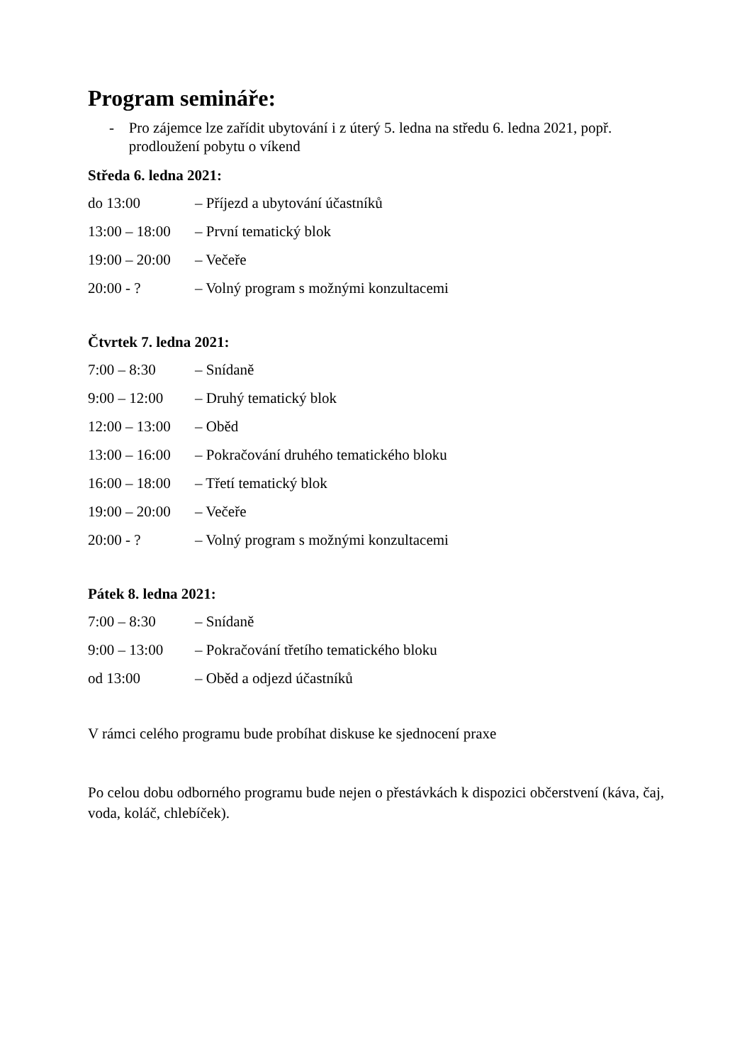Program semináře:
- Pro zájemce lze zařídit ubytování i z úterý 5. ledna na středu 6. ledna 2021, popř. prodloužení pobytu o víkend
Středa 6. ledna 2021:
do 13:00 – Příjezd a ubytování účastníků
13:00 – 18:00 – První tematický blok
19:00 – 20:00 – Večeře
20:00 - ? – Volný program s možnými konzultacemi
Čtvrtek 7. ledna 2021:
7:00 – 8:30 – Snídaně
9:00 – 12:00 – Druhý tematický blok
12:00 – 13:00 – Oběd
13:00 – 16:00 – Pokračování druhého tematického bloku
16:00 – 18:00 – Třetí tematický blok
19:00 – 20:00 – Večeře
20:00 - ? – Volný program s možnými konzultacemi
Pátek 8. ledna 2021:
7:00 – 8:30 – Snídaně
9:00 – 13:00 – Pokračování třetího tematického bloku
od 13:00 – Oběd a odjezd účastníků
V rámci celého programu bude probíhat diskuse ke sjednocení praxe
Po celou dobu odborného programu bude nejen o přestávkách k dispozici občerstvení (káva, čaj, voda, koláč, chlebíček).